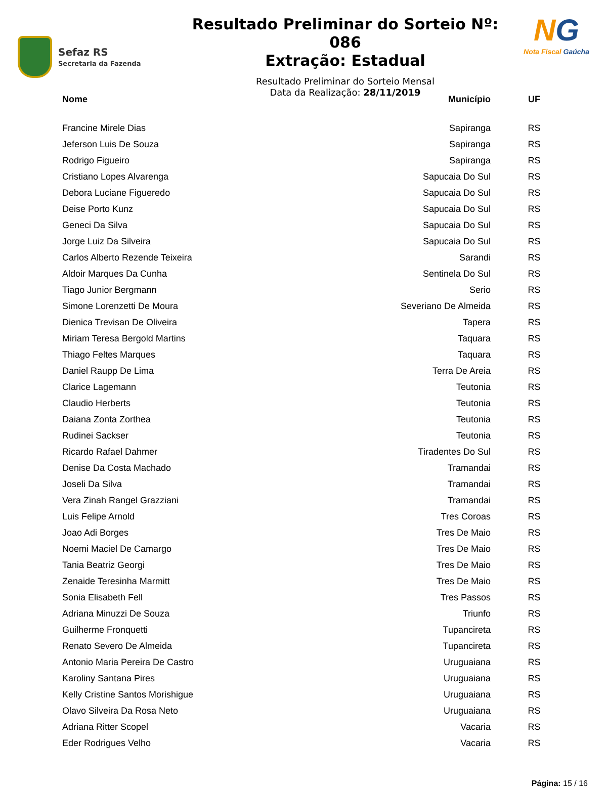Sefaz RS
Secretaria da Fazenda
Resultado Preliminar do Sorteio Nº: 086
Extração: Estadual
Resultado Preliminar do Sorteio Mensal
Data da Realização: 28/11/2019
NG
Nota Fiscal Gaúcha
| Nome | Município | UF |
| --- | --- | --- |
| Francine Mirele Dias | Sapiranga | RS |
| Jeferson Luis De Souza | Sapiranga | RS |
| Rodrigo Figueiro | Sapiranga | RS |
| Cristiano Lopes Alvarenga | Sapucaia Do Sul | RS |
| Debora Luciane Figueredo | Sapucaia Do Sul | RS |
| Deise Porto Kunz | Sapucaia Do Sul | RS |
| Geneci Da Silva | Sapucaia Do Sul | RS |
| Jorge Luiz Da Silveira | Sapucaia Do Sul | RS |
| Carlos Alberto Rezende Teixeira | Sarandi | RS |
| Aldoir Marques Da Cunha | Sentinela Do Sul | RS |
| Tiago Junior Bergmann | Serio | RS |
| Simone Lorenzetti De Moura | Severiano De Almeida | RS |
| Dienica Trevisan De Oliveira | Tapera | RS |
| Miriam Teresa Bergold Martins | Taquara | RS |
| Thiago Feltes Marques | Taquara | RS |
| Daniel Raupp De Lima | Terra De Areia | RS |
| Clarice Lagemann | Teutonia | RS |
| Claudio Herberts | Teutonia | RS |
| Daiana Zonta Zorthea | Teutonia | RS |
| Rudinei Sackser | Teutonia | RS |
| Ricardo Rafael Dahmer | Tiradentes Do Sul | RS |
| Denise Da Costa Machado | Tramandai | RS |
| Joseli Da Silva | Tramandai | RS |
| Vera Zinah Rangel Grazziani | Tramandai | RS |
| Luis Felipe Arnold | Tres Coroas | RS |
| Joao Adi Borges | Tres De Maio | RS |
| Noemi Maciel De Camargo | Tres De Maio | RS |
| Tania Beatriz Georgi | Tres De Maio | RS |
| Zenaide Teresinha Marmitt | Tres De Maio | RS |
| Sonia Elisabeth Fell | Tres Passos | RS |
| Adriana Minuzzi De Souza | Triunfo | RS |
| Guilherme Fronquetti | Tupancireta | RS |
| Renato Severo De Almeida | Tupancireta | RS |
| Antonio Maria Pereira De Castro | Uruguaiana | RS |
| Karoliny Santana Pires | Uruguaiana | RS |
| Kelly Cristine Santos Morishigue | Uruguaiana | RS |
| Olavo Silveira Da Rosa Neto | Uruguaiana | RS |
| Adriana Ritter Scopel | Vacaria | RS |
| Eder Rodrigues Velho | Vacaria | RS |
Página: 15 / 16